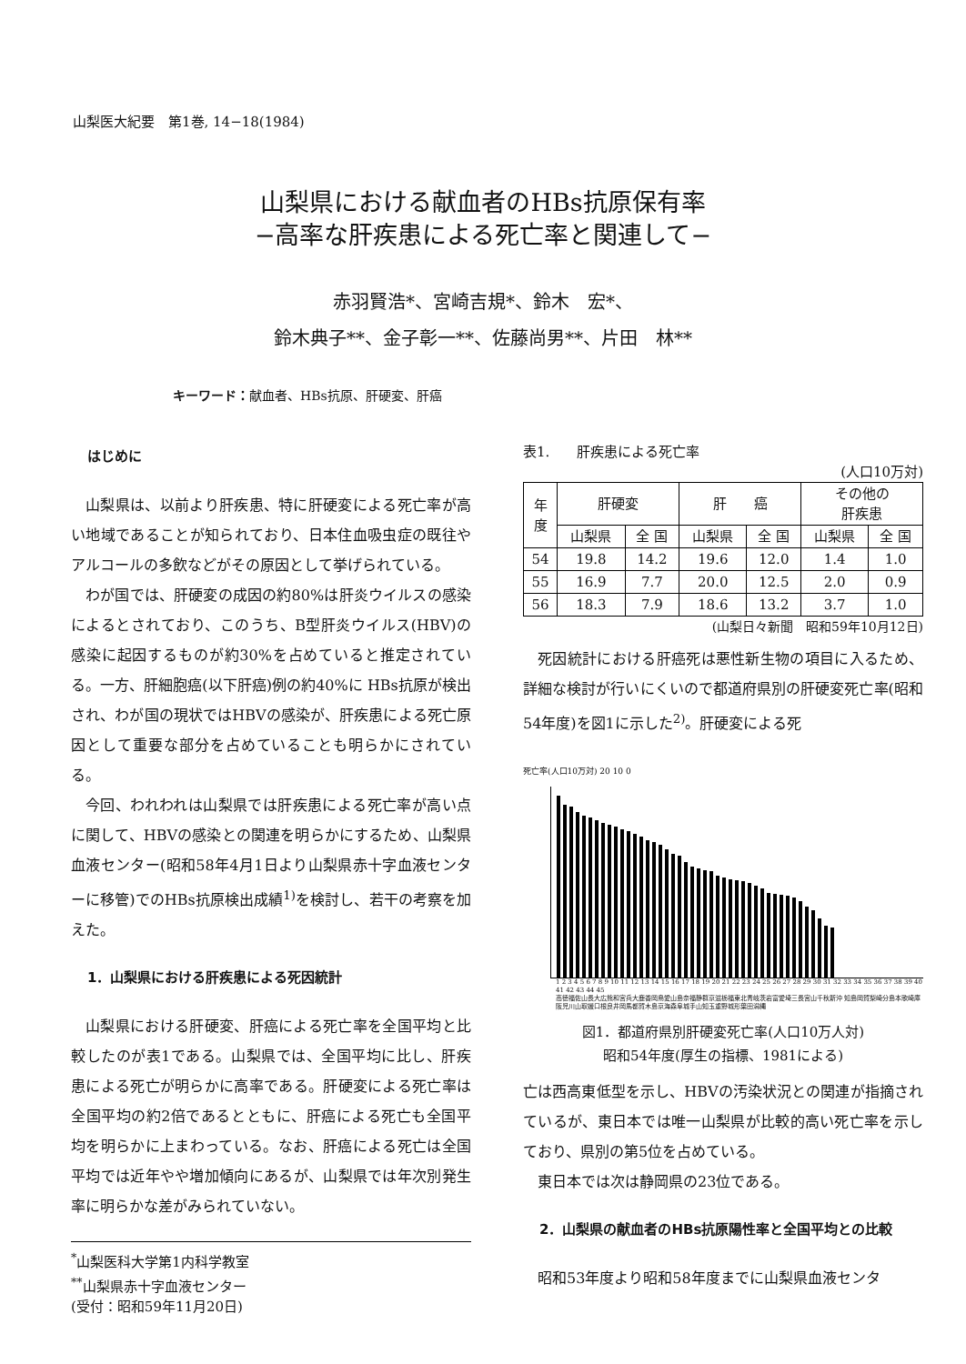山梨医大紀要　第1巻, 14−18(1984)
山梨県における献血者のHBs抗原保有率
−高率な肝疾患による死亡率と関連して−
赤羽賢浩*、宮崎吉規*、鈴木　宏*、
鈴木典子**、金子彰一**、佐藤尚男**、片田　林**
キーワード：献血者、HBs抗原、肝硬変、肝癌
はじめに
山梨県は、以前より肝疾患、特に肝硬変による死亡率が高い地域であることが知られており、日本住血吸虫症の既往やアルコールの多飲などがその原因として挙げられている。
わが国では、肝硬変の成因の約80%は肝炎ウイルスの感染によるとされており、このうち、B型肝炎ウイルス(HBV)の感染に起因するものが約30%を占めていると推定されている。一方、肝細胞癌(以下肝癌)例の約40%に HBs抗原が検出され、わが国の現状ではHBVの感染が、肝疾患による死亡原因として重要な部分を占めていることも明らかにされている。
今回、われわれは山梨県では肝疾患による死亡率が高い点に関して、HBVの感染との関連を明らかにするため、山梨県血液センター(昭和58年4月1日より山梨県赤十字血液センターに移管)でのHBs抗原検出成績<sup>1)</sup>を検討し、若干の考察を加えた。
1．山梨県における肝疾患による死因統計
山梨県における肝硬変、肝癌による死亡率を全国平均と比較したのが表1である。山梨県では、全国平均に比し、肝疾患による死亡が明らかに高率である。肝硬変による死亡率は全国平均の約2倍であるとともに、肝癌による死亡も全国平均を明らかに上まわっている。なお、肝癌による死亡は全国平均では近年やや増加傾向にあるが、山梨県では年次別発生率に明らかな差がみられていない。
<sup>*</sup> 山梨医科大学第1内科学教室
<sup>**</sup> 山梨県赤十字血液センター
(受付：昭和59年11月20日)
表1.　　肝疾患による死亡率
(人口10万対)
| 年 度 | 肝硬変 | | 肝 癌 | | その他の 肝疾患 | |
| --- | --- | --- | --- | --- | --- | --- |
| | 山梨県 | 全 国 | 山梨県 | 全 国 | 山梨県 | 全 国 |
| 54 | 19.8 | 14.2 | 19.6 | 12.0 | 1.4 | 1.0 |
| 55 | 16.9 | 7.7 | 20.0 | 12.5 | 2.0 | 0.9 |
| 56 | 18.3 | 7.9 | 18.6 | 13.2 | 3.7 | 1.0 |
(山梨日々新聞　昭和59年10月12日)
死因統計における肝癌死は悪性新生物の項目に入るため、詳細な検討が行いにくいので都道府県別の肝硬変死亡率(昭和54年度)を図1に示した<sup>2)</sup>。肝硬変による死
死亡率(人口10万対) 20 10 0
1 2 3 4 5 6 7 8 9 10 11 12 13 14 15 16 17 18 19 20 21 22 23 24 25 26 27 28 29 30 31 32 33 34 35 36 37 38 39 40 41 42 43 44 45
高徳福佐山長大広熊和宮兵大鹿香岡鳥愛山島奈福静群京滋栃福東北青岐茨岩富愛埼三長宮山千秋新沖 知島岡賀梨崎分島本歌崎庫阪児川山取媛口根良井岡馬都賀木島京海森阜城手山知玉重野城形葉田潟縄
図1．都道府県別肝硬変死亡率(人口10万人対)
昭和54年度(厚生の指標、1981による)
亡は西高東低型を示し、HBVの汚染状況との関連が指摘されているが、東日本では唯一山梨県が比較的高い死亡率を示しており、県別の第5位を占めている。
東日本では次は静岡県の23位である。
2．山梨県の献血者のHBs抗原陽性率と全国平均との比較
昭和53年度より昭和58年度までに山梨県血液センタ